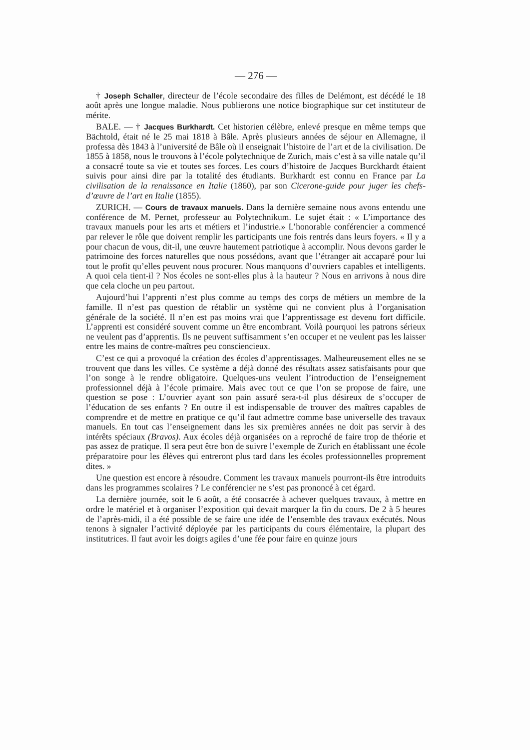— 276 —
† Joseph Schaller, directeur de l’école secondaire des filles de Delémont, est décédé le 18 août après une longue maladie. Nous publierons une notice biographique sur cet instituteur de mérite.
BALE. — † Jacques Burkhardt. Cet historien célèbre, enlevé presque en même temps que Bächtold, était né le 25 mai 1818 à Bâle. Après plusieurs années de séjour en Allemagne, il professa dès 1843 à l’université de Bâle où il enseignait l’histoire de l’art et de la civilisation. De 1855 à 1858, nous le trouvons à l’école polytechnique de Zurich, mais c’est à sa ville natale qu’il a consacré toute sa vie et toutes ses forces. Les cours d’histoire de Jacques Burckhardt étaient suivis pour ainsi dire par la totalité des étudiants. Burkhardt est connu en France par La civilisation de la renaissance en Italie (1860), par son Cicerone-guide pour juger les chefs-d’œuvre de l’art en Italie (1855).
ZURICH. — Cours de travaux manuels. Dans la dernière semaine nous avons entendu une conférence de M. Pernet, professeur au Polytechnikum. Le sujet était : « L’importance des travaux manuels pour les arts et métiers et l’industrie.» L’honorable conférencier a commencé par relever le rôle que doivent remplir les participants une fois rentrés dans leurs foyers. « Il y a pour chacun de vous, dit-il, une œuvre hautement patriotique à accomplir. Nous devons garder le patrimoine des forces naturelles que nous possédons, avant que l’étranger ait accaparé pour lui tout le profit qu’elles peuvent nous procurer. Nous manquons d’ouvriers capables et intelligents. A quoi cela tient-il ? Nos écoles ne sont-elles plus à la hauteur ? Nous en arrivons à nous dire que cela cloche un peu partout.
Aujourd’hui l’apprenti n’est plus comme au temps des corps de métiers un membre de la famille. Il n’est pas question de rétablir un système qui ne convient plus à l’organisation générale de la société. Il n’en est pas moins vrai que l’apprentissage est devenu fort difficile. L’apprenti est considéré souvent comme un être encombrant. Voilà pourquoi les patrons sérieux ne veulent pas d’apprentis. Ils ne peuvent suffisamment s’en occuper et ne veulent pas les laisser entre les mains de contre-maîtres peu consciencieux.
C’est ce qui a provoqué la création des écoles d’apprentissages. Malheureusement elles ne se trouvent que dans les villes. Ce système a déjà donné des résultats assez satisfaisants pour que l’on songe à le rendre obligatoire. Quelques-uns veulent l’introduction de l’enseignement professionnel déjà à l’école primaire. Mais avec tout ce que l’on se propose de faire, une question se pose : L’ouvrier ayant son pain assuré sera-t-il plus désireux de s’occuper de l’éducation de ses enfants ? En outre il est indispensable de trouver des maîtres capables de comprendre et de mettre en pratique ce qu’il faut admettre comme base universelle des travaux manuels. En tout cas l’enseignement dans les six premières années ne doit pas servir à des intérêts spéciaux (Bravos). Aux écoles déjà organisées on a reproché de faire trop de théorie et pas assez de pratique. Il sera peut être bon de suivre l’exemple de Zurich en établissant une école préparatoire pour les élèves qui entreront plus tard dans les écoles professionnelles proprement dites. »
Une question est encore à résoudre. Comment les travaux manuels pourront-ils être introduits dans les programmes scolaires ? Le conférencier ne s’est pas prononcé à cet égard.
La dernière journée, soit le 6 août, a été consacrée à achever quelques travaux, à mettre en ordre le matériel et à organiser l’exposition qui devait marquer la fin du cours. De 2 à 5 heures de l’après-midi, il a été possible de se faire une idée de l’ensemble des travaux exécutés. Nous tenons à signaler l’activité déployée par les participants du cours élémentaire, la plupart des institutrices. Il faut avoir les doigts agiles d’une fée pour faire en quinze jours